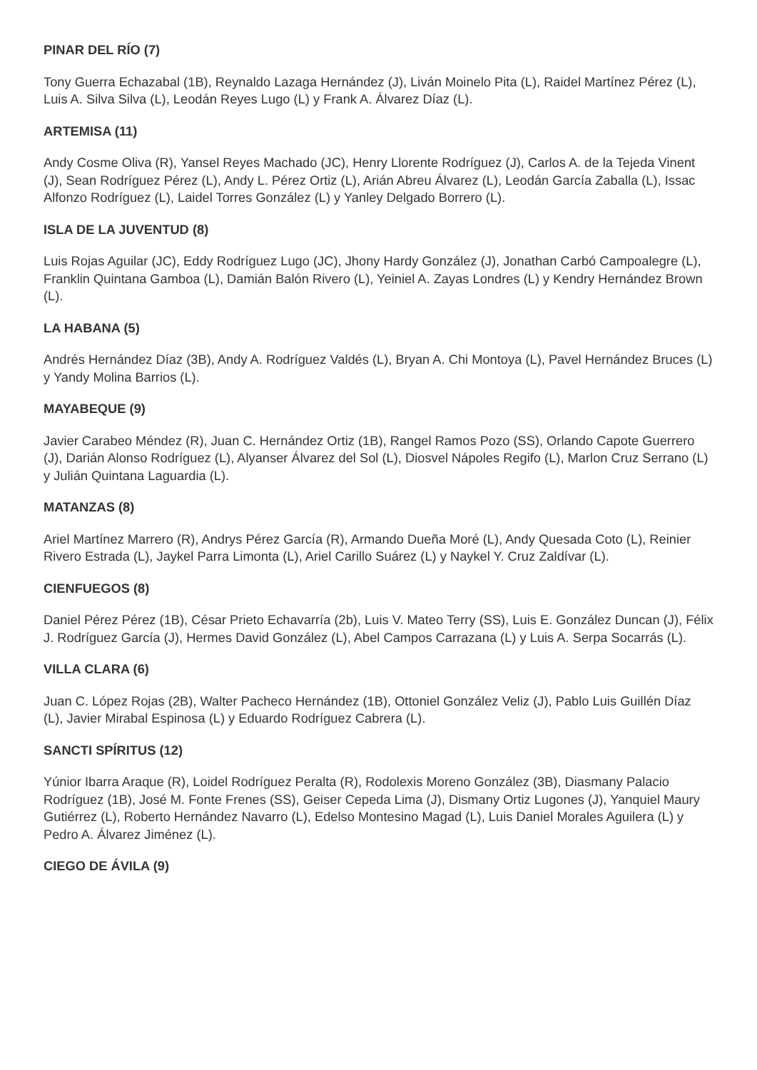PINAR DEL RÍO (7)
Tony Guerra Echazabal (1B), Reynaldo Lazaga Hernández (J), Liván Moinelo Pita (L), Raidel Martínez Pérez (L), Luis A. Silva Silva (L), Leodán Reyes Lugo (L) y Frank A. Álvarez Díaz (L).
ARTEMISA (11)
Andy Cosme Oliva (R), Yansel Reyes Machado (JC), Henry Llorente Rodríguez (J), Carlos A. de la Tejeda Vinent (J), Sean Rodríguez Pérez (L), Andy L. Pérez Ortiz (L), Arián Abreu Álvarez (L), Leodán García Zaballa (L), Issac Alfonzo Rodríguez (L), Laidel Torres González (L) y Yanley Delgado Borrero (L).
ISLA DE LA JUVENTUD (8)
Luis Rojas Aguilar (JC), Eddy Rodríguez Lugo (JC), Jhony Hardy González (J), Jonathan Carbó Campoalegre (L), Franklin Quintana Gamboa (L), Damián Balón Rivero (L), Yeiniel A. Zayas Londres (L) y Kendry Hernández Brown (L).
LA HABANA (5)
Andrés Hernández Díaz (3B), Andy A. Rodríguez Valdés (L), Bryan A. Chi Montoya (L), Pavel Hernández Bruces (L) y Yandy Molina Barrios (L).
MAYABEQUE (9)
Javier Carabeo Méndez (R), Juan C. Hernández Ortiz (1B), Rangel Ramos Pozo (SS), Orlando Capote Guerrero (J), Darián Alonso Rodríguez (L), Alyanser Álvarez del Sol (L), Diosvel Nápoles Regifo (L), Marlon Cruz Serrano (L) y Julián Quintana Laguardia (L).
MATANZAS (8)
Ariel Martínez Marrero (R), Andrys Pérez García (R), Armando Dueña Moré (L), Andy Quesada Coto (L), Reinier Rivero Estrada (L), Jaykel Parra Limonta (L), Ariel Carillo Suárez (L) y Naykel Y. Cruz Zaldívar (L).
CIENFUEGOS (8)
Daniel Pérez Pérez (1B), César Prieto Echavarría (2b), Luis V. Mateo Terry (SS), Luis E. González Duncan (J), Félix J. Rodríguez García (J), Hermes David González (L), Abel Campos Carrazana (L) y Luis A. Serpa Socarrás (L).
VILLA CLARA (6)
Juan C. López Rojas (2B), Walter Pacheco Hernández (1B), Ottoniel González Veliz (J), Pablo Luis Guillén Díaz (L), Javier Mirabal Espinosa (L) y Eduardo Rodríguez Cabrera (L).
SANCTI SPÍRITUS (12)
Yúnior Ibarra Araque (R), Loidel Rodríguez Peralta (R), Rodolexis Moreno González (3B), Diasmany Palacio Rodríguez (1B), José M. Fonte Frenes (SS), Geiser Cepeda Lima (J), Dismany Ortiz Lugones (J), Yanquiel Maury Gutiérrez (L), Roberto Hernández Navarro (L), Edelso Montesino Magad (L), Luis Daniel Morales Aguilera (L) y Pedro A. Álvarez Jiménez (L).
CIEGO DE ÁVILA (9)